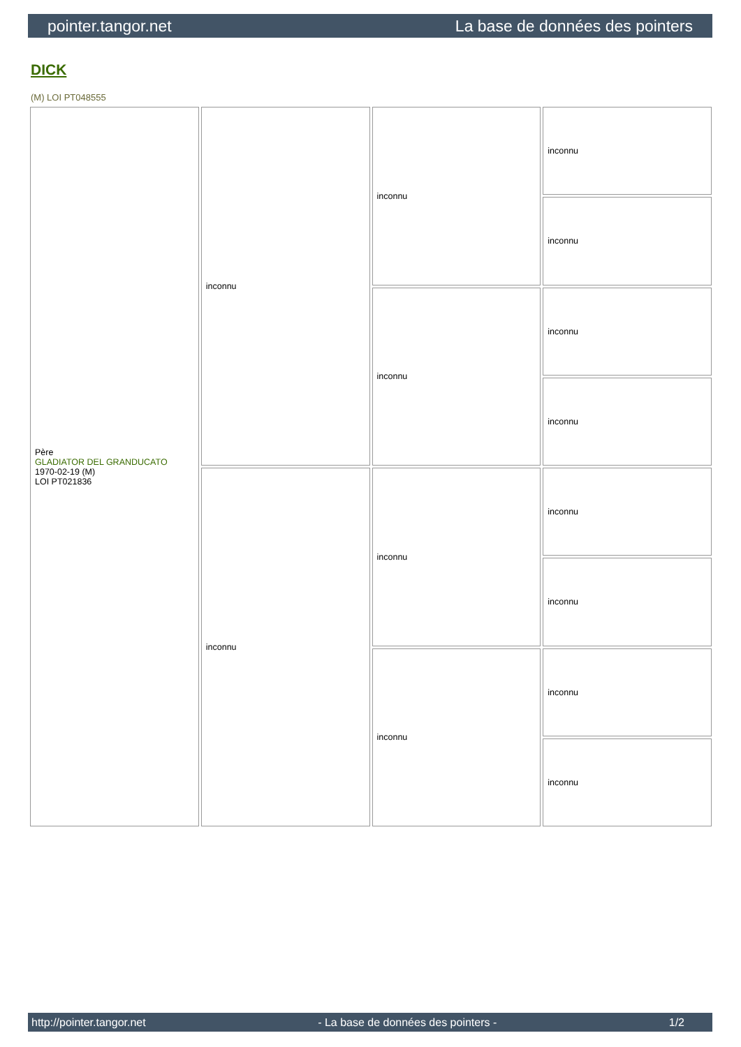pointer.tangor.net La base de données des pointers
DICK
(M) LOI PT048555
| Père GLADIATOR DEL GRANDUCATO 1970-02-19 (M) LOI PT021836 | inconnu | inconnu | inconnu |
| | | | inconnu |
| | | inconnu | inconnu |
| | | | inconnu |
| | inconnu | inconnu | inconnu |
| | | | inconnu |
| | | inconnu | inconnu |
| | | | inconnu |
http://pointer.tangor.net - La base de données des pointers - 1/2